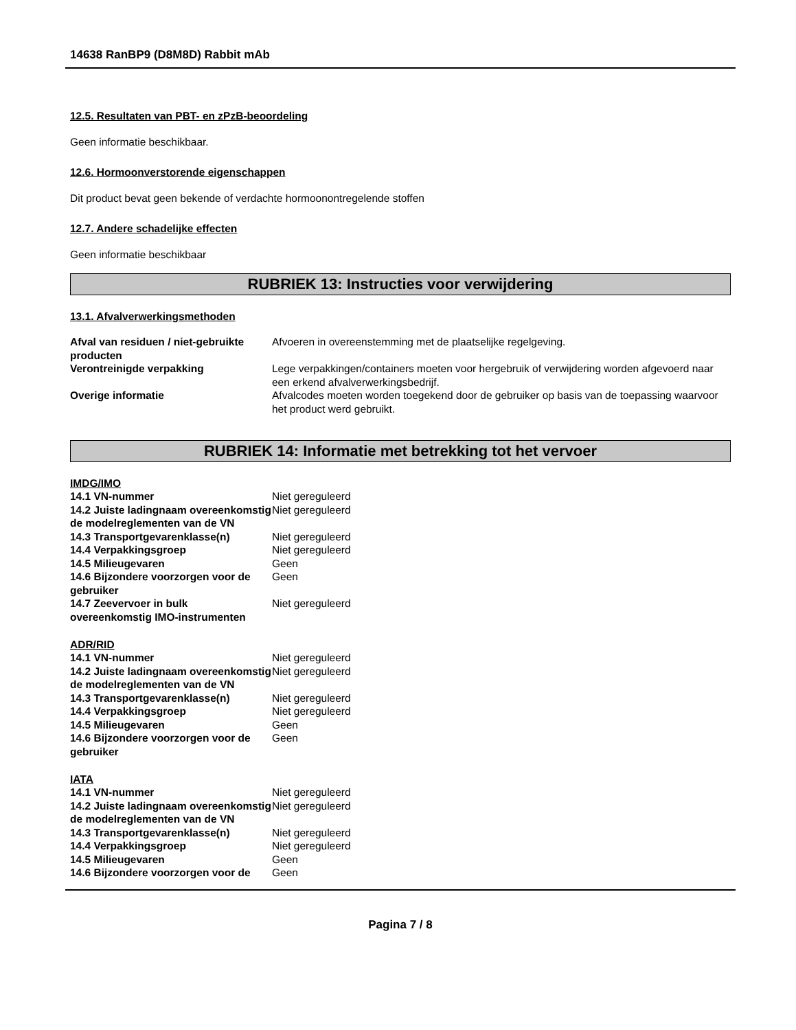14638 RanBP9 (D8M8D) Rabbit mAb
12.5. Resultaten van PBT- en zPzB-beoordeling
Geen informatie beschikbaar.
12.6. Hormoonverstorende eigenschappen
Dit product bevat geen bekende of verdachte hormoonontregelende stoffen
12.7. Andere schadelijke effecten
Geen informatie beschikbaar
RUBRIEK 13: Instructies voor verwijdering
13.1. Afvalverwerkingsmethoden
| Afval van residuen / niet-gebruikte producten | Afvoeren in overeenstemming met de plaatselijke regelgeving. |
| Verontreinigde verpakking | Lege verpakkingen/containers moeten voor hergebruik of verwijdering worden afgevoerd naar een erkend afvalverwerkingsbedrijf. |
| Overige informatie | Afvalcodes moeten worden toegekend door de gebruiker op basis van de toepassing waarvoor het product werd gebruikt. |
RUBRIEK 14: Informatie met betrekking tot het vervoer
IMDG/IMO
| 14.1 VN-nummer | Niet gereguleerd |
| 14.2 Juiste ladingnaam overeenkomstig de modelreglementen van de VN | Niet gereguleerd |
| 14.3 Transportgevarenklasse(n) | Niet gereguleerd |
| 14.4 Verpakkingsgroep | Niet gereguleerd |
| 14.5 Milieugevaren | Geen |
| 14.6 Bijzondere voorzorgen voor de gebruiker | Geen |
| 14.7 Zeevervoer in bulk overeenkomstig IMO-instrumenten | Niet gereguleerd |
ADR/RID
| 14.1 VN-nummer | Niet gereguleerd |
| 14.2 Juiste ladingnaam overeenkomstig de modelreglementen van de VN | Niet gereguleerd |
| 14.3 Transportgevarenklasse(n) | Niet gereguleerd |
| 14.4 Verpakkingsgroep | Niet gereguleerd |
| 14.5 Milieugevaren | Geen |
| 14.6 Bijzondere voorzorgen voor de gebruiker | Geen |
IATA
| 14.1 VN-nummer | Niet gereguleerd |
| 14.2 Juiste ladingnaam overeenkomstig de modelreglementen van de VN | Niet gereguleerd |
| 14.3 Transportgevarenklasse(n) | Niet gereguleerd |
| 14.4 Verpakkingsgroep | Niet gereguleerd |
| 14.5 Milieugevaren | Geen |
| 14.6 Bijzondere voorzorgen voor de | Geen |
Pagina 7 / 8